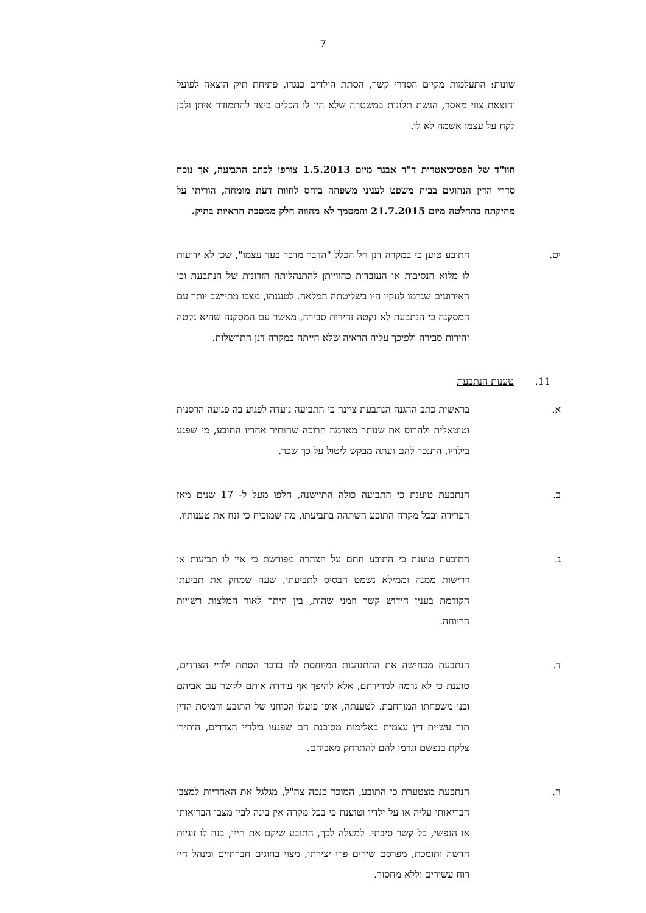7
שונות: התעלמות מקיום הסדרי קשר, הסתת הילדים כנגדו, פתיחת תיק הוצאה לפועל והוצאת צווי מאסר, הגשת תלונות במשטרה שלא היו לו הכלים כיצד להתמודד איתן ולכן לקח על עצמו אשמה לא לו.
חוו"ד של הפסיכיאטרית ד"ר אבנר מיום 1.5.2013 צורפו לכתב התביעה, אך נוכח סדרי הדין הנהוגים בבית משפט לעניני משפחה ביחס לחוות דעת מומחה, הוריתי על מחיקתה בהחלטה מיום 21.7.2015 והמסמך לא מהווה חלק ממסכת הראיות בתיק.
יט. התובע טוען כי במקרה דנן חל הכלל "הדבר מדבר בעד עצמו", שכן לא ידועות לו מלוא הנסיבות או העובדות כהווייתן להתנהלותה הזדונית של הנתבעת וכי האירועים שגרמו לנזקיו היו בשליטתה המלאה. לטענתו, מצבו מתיישב יותר עם המסקנה כי הנתבעת לא נקטה זהירות סבירה, מאשר עם המסקנה שהיא נקטה זהירות סבירה ולפיכך עליה הראיה שלא הייתה במקרה דנן התרשלות.
11. טענות הנתבעת
א. בראשית כתב ההגנה הנתבעת ציינה כי התביעה נועדה לפגוע בה פגיעה הרסנית וטוטאלית ולהרוס את שנותר מאדמה חרוכה שהותיר אחריו התובע, מי שפגע בילדיו, התנכר להם ועתה מבקש ליטול על כך שכר.
ב. הנתבעת טוענת כי התביעה כולה התיישנה, חלפו מעל ל- 17 שנים מאז הפרידה ובכל מקרה התובע השתהה בתביעתו, מה שמוכיח כי זנח את טענותיו.
ג. התובעת טוענת כי התובע חתם על הצהרה מפורשת כי אין לו תביעות או דרישות ממנה וממילא נשמט הבסיס לתביעתו, שעה שמחק את תביעתו הקודמת בענין חידוש קשר וזמני שהות, בין היתר לאור המלצות רשויות הרווחה.
ד. הנתבעת מכחישה את ההתנהגות המיוחסת לה בדבר הסתת ילדיי הצדדים, טוענת כי לא גרמה למרידתם, אלא להיפך אף עודדה אותם לקשר עם אביהם ובני משפחתו המורחבת. לטענתה, אופן פועלו הכוחני של התובע ורמיסת הדין תוך עשיית דין עצמית באלימות מסוכנת הם שפגעו בילדיי הצדדים, הותירו צלקת בנפשם וגרמו להם להתרחק מאביהם.
ה. הנתבעת מצטערת כי התובע, המוכר כנכה צה"ל, מגלגל את האחריות למצבו הבריאותי עליה או על ילדיו וטוענת כי בכל מקרה אין בינה לבין מצבו הבריאותי או הנפשי, כל קשר סיבתי. למעלה לכך, התובע שיקם את חייו, בנה לו זוגיות חדשה ותומכת, מפרסם שירים פרי יצירתו, מצוי בחוגים חברתיים ומנהל חיי רוח עשירים וללא מחסור.